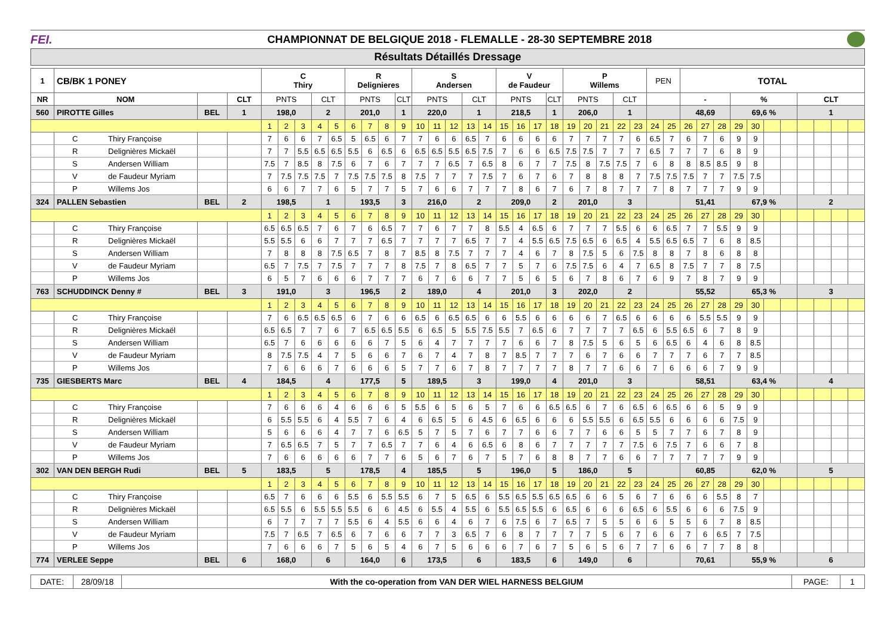FEI.
CHAMPIONNAT DE BELGIQUE 2018 - FLEMALLE - 28-30 SEPTEMBRE 2018
Résultats Détaillés Dressage
| 1 | CB/BK 1 PONEY | | | C Thiry | | | | | R Delignieres | | | | S Andersen | | | | | V de Faudeur | | | | P Willems | | | | | PEN | | TOTAL | | | | | | | | | | |
| NR | NOM | | CLT | PNTS | | | CLT | | PNTS | | | CLT | PNTS | | | CLT | | PNTS | | | CLT | PNTS | | | CLT | | | | - | | | % | | | | CLT | | | |
| 560 | PIROTTE Gilles | BEL | 1 | 198,0 | | | 2 | | 201,0 | | | 1 | 220,0 | | | 1 | | 218,5 | | | 1 | 206,0 | | | 1 | | | | 48,69 | | | 69,6 % | | | | 1 | | | |
| | | | | 1 | 2 | 3 | 4 | 5 | 6 | 7 | 8 | 9 | 10 | 11 | 12 | 13 | 14 | 15 | 16 | 17 | 18 | 19 | 20 | 21 | 22 | 23 | 24 | 25 | 26 | 27 | 28 | 29 | 30 | | | | | | |
| | C Thiry Françoise | | | 7 | 6 | 6 | 7 | 6.5 | 5 | 6.5 | 6 | 7 | 7 | 6 | 6 | 6.5 | 7 | 6 | 6 | 6 | 6 | 7 | 7 | 7 | 7 | 6 | 6.5 | 7 | 6 | 7 | 6 | 9 | 9 | | | | | | |
| | R Delignières Mickaël | | | 7 | 7 | 5.5 | 6.5 | 6.5 | 5.5 | 6 | 6.5 | 6 | 6.5 | 6.5 | 5.5 | 6.5 | 7.5 | 7 | 6 | 6 | 6.5 | 7.5 | 7.5 | 7 | 7 | 7 | 6.5 | 7 | 7 | 7 | 6 | 8 | 9 | | | | | | |
| | S Andersen William | | | 7.5 | 7 | 8.5 | 8 | 7.5 | 6 | 7 | 6 | 7 | 7 | 7 | 6.5 | 7 | 6.5 | 8 | 6 | 7 | 7 | 7.5 | 8 | 7.5 | 7.5 | 7 | 6 | 8 | 8 | 8.5 | 8.5 | 9 | 8 | | | | | | |
| | V de Faudeur Myriam | | | 7 | 7.5 | 7.5 | 7.5 | 7 | 7.5 | 7.5 | 7.5 | 8 | 7.5 | 7 | 7 | 7 | 7.5 | 7 | 6 | 7 | 6 | 7 | 8 | 8 | 8 | 7 | 7.5 | 7.5 | 7.5 | 7 | 7 | 7.5 | 7.5 | | | | | | |
| | P Willems Jos | | | 6 | 6 | 7 | 7 | 6 | 5 | 7 | 7 | 5 | 7 | 6 | 6 | 7 | 7 | 7 | 8 | 6 | 7 | 6 | 7 | 8 | 7 | 7 | 7 | 8 | 7 | 7 | 7 | 9 | 9 | | | | | | |
| 324 | PALLEN Sebastien | BEL | 2 | 198,5 | | | 1 | | 193,5 | | | 3 | 216,0 | | | 2 | | 209,0 | | | 2 | 201,0 | | | 3 | | | | 51,41 | | | 67,9 % | | | | 2 | | | |
| | | | | 1 | 2 | 3 | 4 | 5 | 6 | 7 | 8 | 9 | 10 | 11 | 12 | 13 | 14 | 15 | 16 | 17 | 18 | 19 | 20 | 21 | 22 | 23 | 24 | 25 | 26 | 27 | 28 | 29 | 30 | | | | | | |
| | C Thiry Françoise | | | 6.5 | 6.5 | 6.5 | 7 | 6 | 7 | 6 | 6.5 | 7 | 7 | 6 | 7 | 7 | 8 | 5.5 | 4 | 6.5 | 6 | 7 | 7 | 7 | 5.5 | 6 | 6 | 6.5 | 7 | 7 | 5.5 | 9 | 9 | | | | | | |
| | R Delignières Mickaël | | | 5.5 | 5.5 | 6 | 6 | 7 | 7 | 7 | 6.5 | 7 | 7 | 7 | 7 | 6.5 | 7 | 7 | 4 | 5.5 | 6.5 | 7.5 | 6.5 | 6 | 6.5 | 4 | 5.5 | 6.5 | 6.5 | 7 | 6 | 8 | 8.5 | | | | | | |
| | S Andersen William | | | 7 | 8 | 8 | 8 | 7.5 | 6.5 | 7 | 8 | 7 | 8.5 | 8 | 7.5 | 7 | 7 | 7 | 4 | 6 | 7 | 8 | 7.5 | 5 | 6 | 7.5 | 8 | 8 | 7 | 8 | 6 | 8 | 8 | | | | | | |
| | V de Faudeur Myriam | | | 6.5 | 7 | 7.5 | 7 | 7.5 | 7 | 7 | 7 | 8 | 7.5 | 7 | 8 | 6.5 | 7 | 7 | 5 | 7 | 6 | 7.5 | 7.5 | 6 | 4 | 7 | 6.5 | 8 | 7.5 | 7 | 7 | 8 | 7.5 | | | | | | |
| | P Willems Jos | | | 6 | 5 | 7 | 6 | 6 | 6 | 7 | 7 | 7 | 6 | 7 | 6 | 6 | 7 | 7 | 5 | 6 | 5 | 6 | 7 | 8 | 6 | 7 | 6 | 9 | 7 | 8 | 7 | 9 | 9 | | | | | | |
| 763 | SCHUDDINCK Denny # | BEL | 3 | 191,0 | | | 3 | | 196,5 | | | 2 | 189,0 | | | 4 | | 201,0 | | | 3 | 202,0 | | | 2 | | | | 55,52 | | | 65,3 % | | | | 3 | | | |
| | | | | 1 | 2 | 3 | 4 | 5 | 6 | 7 | 8 | 9 | 10 | 11 | 12 | 13 | 14 | 15 | 16 | 17 | 18 | 19 | 20 | 21 | 22 | 23 | 24 | 25 | 26 | 27 | 28 | 29 | 30 | | | | | | |
| | C Thiry Françoise | | | 7 | 6 | 6.5 | 6.5 | 6.5 | 6 | 7 | 6 | 6 | 6.5 | 6 | 6.5 | 6.5 | 6 | 6 | 5.5 | 6 | 6 | 6 | 6 | 7 | 6.5 | 6 | 6 | 6 | 6 | 5.5 | 5.5 | 9 | 9 | | | | | | |
| | R Delignières Mickaël | | | 6.5 | 6.5 | 7 | 7 | 6 | 7 | 6.5 | 6.5 | 5.5 | 6 | 6.5 | 5 | 5.5 | 7.5 | 5.5 | 7 | 6.5 | 6 | 7 | 7 | 7 | 7 | 6.5 | 6 | 5.5 | 6.5 | 6 | 7 | 8 | 9 | | | | | | |
| | S Andersen William | | | 6.5 | 7 | 6 | 6 | 6 | 6 | 6 | 7 | 5 | 6 | 4 | 7 | 7 | 7 | 7 | 6 | 6 | 7 | 8 | 7.5 | 5 | 6 | 5 | 6 | 6.5 | 6 | 4 | 6 | 8 | 8.5 | | | | | | |
| | V de Faudeur Myriam | | | 8 | 7.5 | 7.5 | 4 | 7 | 5 | 6 | 6 | 7 | 6 | 7 | 4 | 7 | 8 | 7 | 8.5 | 7 | 7 | 7 | 6 | 7 | 6 | 6 | 7 | 7 | 7 | 6 | 7 | 7 | 8.5 | | | | | | |
| | P Willems Jos | | | 7 | 6 | 6 | 6 | 7 | 6 | 6 | 6 | 5 | 7 | 7 | 6 | 7 | 8 | 7 | 7 | 7 | 7 | 8 | 7 | 7 | 6 | 6 | 7 | 6 | 6 | 6 | 7 | 9 | 9 | | | | | | |
| 735 | GIESBERTS Marc | BEL | 4 | 184,5 | | | 4 | | 177,5 | | | 5 | 189,5 | | | 3 | | 199,0 | | | 4 | 201,0 | | | 3 | | | | 58,51 | | | 63,4 % | | | | 4 | | | |
| | | | | 1 | 2 | 3 | 4 | 5 | 6 | 7 | 8 | 9 | 10 | 11 | 12 | 13 | 14 | 15 | 16 | 17 | 18 | 19 | 20 | 21 | 22 | 23 | 24 | 25 | 26 | 27 | 28 | 29 | 30 | | | | | | |
| | C Thiry Françoise | | | 7 | 6 | 6 | 6 | 4 | 6 | 6 | 6 | 5 | 5.5 | 6 | 5 | 6 | 5 | 7 | 6 | 6 | 6.5 | 6.5 | 6 | 7 | 6 | 6.5 | 6 | 6.5 | 6 | 6 | 5 | 9 | 9 | | | | | | |
| | R Delignières Mickaël | | | 6 | 5.5 | 5.5 | 6 | 4 | 5.5 | 7 | 6 | 4 | 6 | 6.5 | 5 | 6 | 4.5 | 6 | 6.5 | 6 | 6 | 6 | 5.5 | 5.5 | 6 | 6.5 | 5.5 | 6 | 6 | 6 | 6 | 7.5 | 9 | | | | | | |
| | S Andersen William | | | 5 | 6 | 6 | 6 | 4 | 7 | 7 | 6 | 6.5 | 5 | 7 | 5 | 7 | 6 | 7 | 7 | 6 | 6 | 7 | 7 | 6 | 6 | 5 | 5 | 7 | 7 | 6 | 7 | 8 | 9 | | | | | | |
| | V de Faudeur Myriam | | | 7 | 6.5 | 6.5 | 7 | 5 | 7 | 7 | 6.5 | 7 | 7 | 6 | 4 | 6 | 6.5 | 6 | 8 | 6 | 7 | 7 | 7 | 7 | 7 | 7.5 | 6 | 7.5 | 7 | 6 | 6 | 7 | 8 | | | | | | |
| | P Willems Jos | | | 7 | 6 | 6 | 6 | 6 | 6 | 7 | 7 | 6 | 5 | 6 | 7 | 6 | 7 | 5 | 7 | 6 | 8 | 8 | 7 | 7 | 6 | 6 | 7 | 7 | 7 | 7 | 7 | 9 | 9 | | | | | | |
| 302 | VAN DEN BERGH Rudi | BEL | 5 | 183,5 | | | 5 | | 178,5 | | | 4 | 185,5 | | | 5 | | 196,0 | | | 5 | 186,0 | | | 5 | | | | 60,85 | | | 62,0 % | | | | 5 | | | |
| | | | | 1 | 2 | 3 | 4 | 5 | 6 | 7 | 8 | 9 | 10 | 11 | 12 | 13 | 14 | 15 | 16 | 17 | 18 | 19 | 20 | 21 | 22 | 23 | 24 | 25 | 26 | 27 | 28 | 29 | 30 | | | | | | |
| | C Thiry Françoise | | | 6.5 | 7 | 6 | 6 | 6 | 5.5 | 6 | 5.5 | 5.5 | 6 | 7 | 5 | 6.5 | 6 | 5.5 | 6.5 | 5.5 | 6.5 | 6.5 | 6 | 6 | 5 | 6 | 7 | 6 | 6 | 6 | 5.5 | 8 | 7 | | | | | | |
| | R Delignières Mickaël | | | 6.5 | 5.5 | 6 | 5.5 | 5.5 | 5.5 | 6 | 6 | 4.5 | 6 | 5.5 | 4 | 5.5 | 6 | 5.5 | 6.5 | 5.5 | 6 | 6.5 | 6 | 6 | 6 | 6.5 | 6 | 5.5 | 6 | 6 | 6 | 7.5 | 9 | | | | | | |
| | S Andersen William | | | 6 | 7 | 7 | 7 | 7 | 5.5 | 6 | 4 | 5.5 | 6 | 6 | 4 | 6 | 7 | 6 | 7.5 | 6 | 7 | 6.5 | 7 | 5 | 5 | 6 | 6 | 5 | 5 | 6 | 7 | 8 | 8.5 | | | | | | |
| | V de Faudeur Myriam | | | 7.5 | 7 | 6.5 | 7 | 6.5 | 6 | 7 | 6 | 6 | 7 | 7 | 3 | 6.5 | 7 | 6 | 8 | 7 | 7 | 7 | 7 | 5 | 6 | 7 | 6 | 6 | 7 | 6 | 6.5 | 7 | 7.5 | | | | | | |
| | P Willems Jos | | | 7 | 6 | 6 | 6 | 7 | 5 | 6 | 5 | 4 | 6 | 7 | 5 | 6 | 6 | 6 | 7 | 6 | 7 | 5 | 6 | 5 | 6 | 7 | 7 | 6 | 6 | 7 | 7 | 8 | 8 | | | | | | |
| 774 | VERLEE Seppe | BEL | 6 | 168,0 | | | 6 | | 164,0 | | | 6 | 173,5 | | | 6 | | 183,5 | | | 6 | 149,0 | | | 6 | | | | 70,61 | | | 55,9 % | | | | 6 | | | |
| DATE: | 28/09/18 | With the co-operation from VAN DER WIEL HARNESS BELGIUM | PAGE: | 1 |